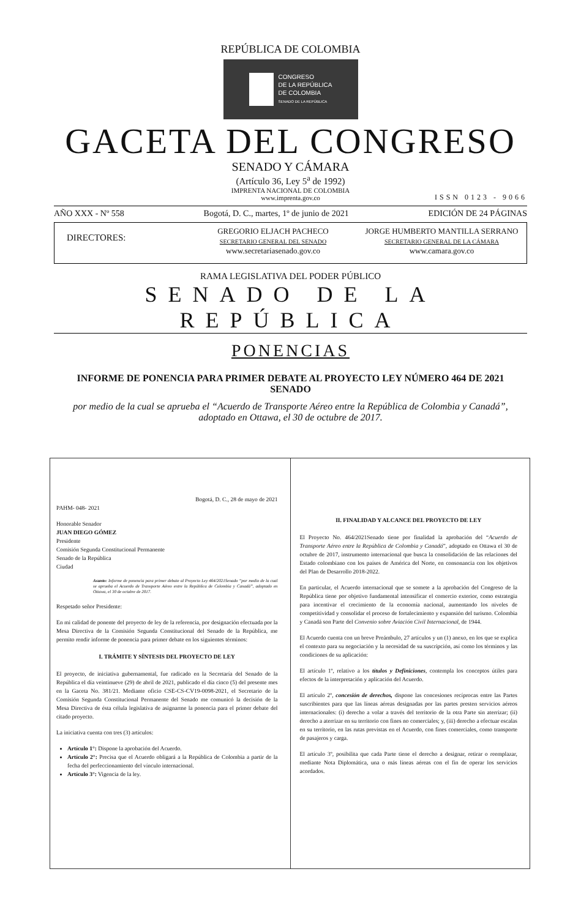REPÚBLICA DE COLOMBIA
CONGRESO
DE LA REPÚBLICA
DE COLOMBIA
SENADO DE LA REPÚBLICA
GACETA DEL CONGRESO
SENADO Y CÁMARA
(Artículo 36, Ley 5<sup>a</sup> de 1992)
IMPRENTA NACIONAL DE COLOMBIA
www.imprenta.gov.co
ISSN 0123 - 9066
AÑO XXX - Nº 558 Bogotá, D. C., martes, 1º de junio de 2021 EDICIÓN DE 24 PÁGINAS
DIRECTORES:
GREGORIO ELJACH PACHECO
SECRETARIO GENERAL DEL SENADO
www.secretariasenado.gov.co
JORGE HUMBERTO MANTILLA SERRANO
SECRETARIO GENERAL DE LA CÁMARA
www.camara.gov.co
RAMA LEGISLATIVA DEL PODER PÚBLICO
SENADO DE LA REPÚBLICA
PONENCIAS
INFORME DE PONENCIA PARA PRIMER DEBATE AL PROYECTO LEY NÚMERO 464 DE 2021 SENADO
por medio de la cual se aprueba el “Acuerdo de Transporte Aéreo entre la República de Colombia y Canadá”, adoptado en Ottawa, el 30 de octubre de 2017.
Bogotá, D. C., 28 de mayo de 2021
PAHM- 048- 2021
Honorable Senador
JUAN DIEGO GÓMEZ
Presidente
Comisión Segunda Constitucional Permanente
Senado de la República
Ciudad
Asunto: Informe de ponencia para primer debate al Proyecto Ley 464/2021Senado “por medio de la cual se aprueba el Acuerdo de Transporte Aéreo entre la República de Colombia y Canadá”, adoptado en Ottawa, el 30 de octubre de 2017.
Respetado señor Presidente:
En mi calidad de ponente del proyecto de ley de la referencia, por designación efectuada por la Mesa Directiva de la Comisión Segunda Constitucional del Senado de la República, me permito rendir informe de ponencia para primer debate en los siguientes términos:
I. TRÁMITE Y SÍNTESIS DEL PROYECTO DE LEY
El proyecto, de iniciativa gubernamental, fue radicado en la Secretaría del Senado de la República el día veintinueve (29) de abril de 2021, publicado el día cinco (5) del presente mes en la Gaceta No. 381/21. Mediante oficio CSE-CS-CV19-0098-2021, el Secretario de la Comisión Segunda Constitucional Permanente del Senado me comunicó la decisión de la Mesa Directiva de ésta célula legislativa de asignarme la ponencia para el primer debate del citado proyecto.
La iniciativa cuenta con tres (3) artículos:
Artículo 1°: Dispone la aprobación del Acuerdo.
Artículo 2°: Precisa que el Acuerdo obligará a la República de Colombia a partir de la fecha del perfeccionamiento del vínculo internacional.
Artículo 3°: Vigencia de la ley.
II. FINALIDAD Y ALCANCE DEL PROYECTO DE LEY
El Proyecto No. 464/2021Senado tiene por finalidad la aprobación del “Acuerdo de Transporte Aéreo entre la República de Colombia y Canadá”, adoptado en Ottawa el 30 de octubre de 2017, instrumento internacional que busca la consolidación de las relaciones del Estado colombiano con los países de América del Norte, en consonancia con los objetivos del Plan de Desarrollo 2018-2022.
En particular, el Acuerdo internacional que se somete a la aprobación del Congreso de la República tiene por objetivo fundamental intensificar el comercio exterior, como estrategia para incentivar el crecimiento de la economía nacional, aumentando los niveles de competitividad y consolidar el proceso de fortalecimiento y expansión del turismo. Colombia y Canadá son Parte del Convenio sobre Aviación Civil Internacional, de 1944.
El Acuerdo cuenta con un breve Preámbulo, 27 artículos y un (1) anexo, en los que se explica el contexto para su negociación y la necesidad de su suscripción, así como los términos y las condiciones de su aplicación:
El artículo 1º, relativo a los títulos y Definiciones, contempla los conceptos útiles para efectos de la interpretación y aplicación del Acuerdo.
El artículo 2º, concesión de derechos, dispone las concesiones recíprocas entre las Partes suscribientes para que las líneas aéreas designadas por las partes presten servicios aéreos internacionales: (i) derecho a volar a través del territorio de la otra Parte sin aterrizar; (ii) derecho a aterrizar en su territorio con fines no comerciales; y, (iii) derecho a efectuar escalas en su territorio, en las rutas previstas en el Acuerdo, con fines comerciales, como transporte de pasajeros y carga.
El artículo 3º, posibilita que cada Parte tiene el derecho a designar, retirar o reemplazar, mediante Nota Diplomática, una o más líneas aéreas con el fin de operar los servicios acordados.